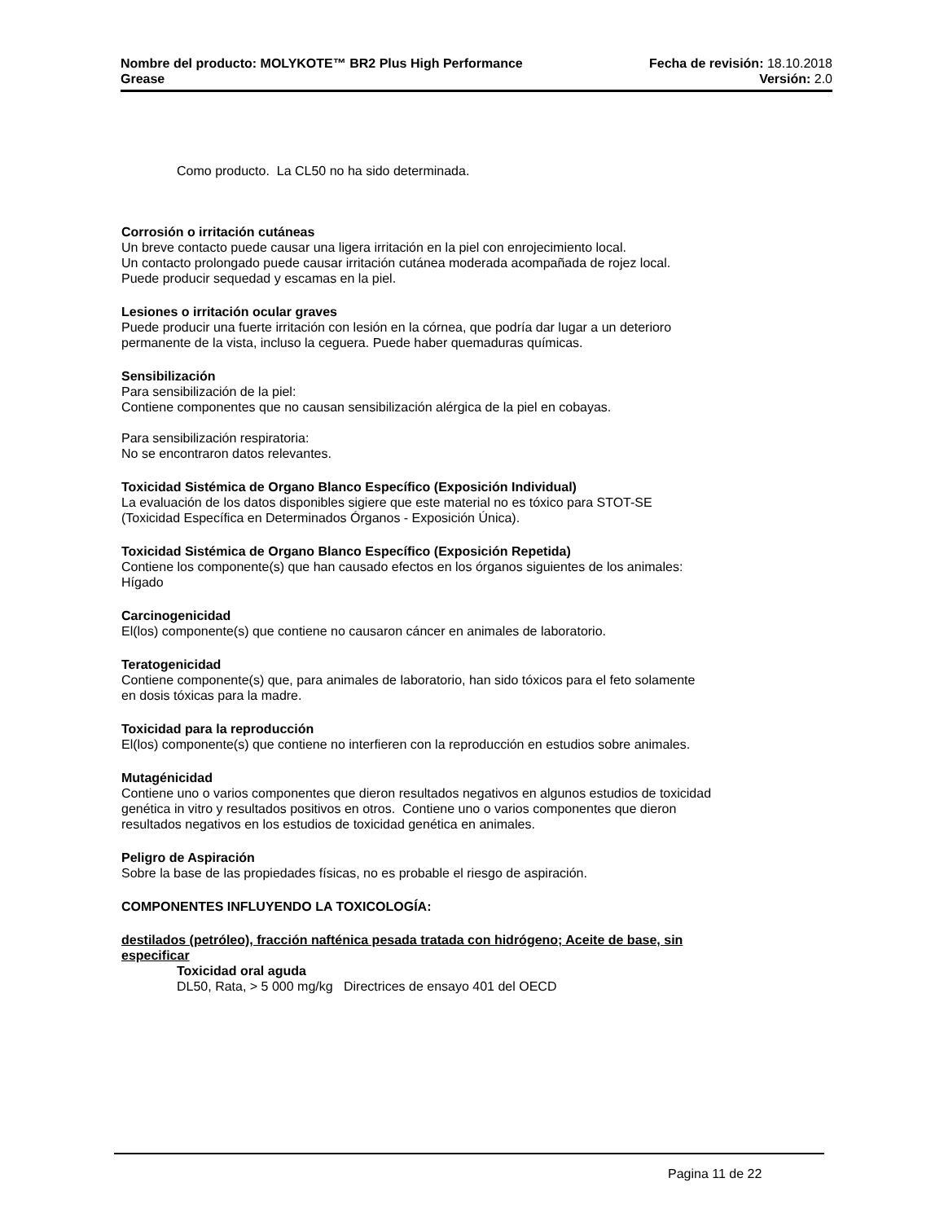Nombre del producto: MOLYKOTE™ BR2 Plus High Performance Fecha de revisión: 18.10.2018
Grease Versión: 2.0
Como producto. La CL50 no ha sido determinada.
Corrosión o irritación cutáneas
Un breve contacto puede causar una ligera irritación en la piel con enrojecimiento local.
Un contacto prolongado puede causar irritación cutánea moderada acompañada de rojez local.
Puede producir sequedad y escamas en la piel.
Lesiones o irritación ocular graves
Puede producir una fuerte irritación con lesión en la córnea, que podría dar lugar a un deterioro
permanente de la vista, incluso la ceguera. Puede haber quemaduras químicas.
Sensibilización
Para sensibilización de la piel:
Contiene componentes que no causan sensibilización alérgica de la piel en cobayas.
Para sensibilización respiratoria:
No se encontraron datos relevantes.
Toxicidad Sistémica de Organo Blanco Específico (Exposición Individual)
La evaluación de los datos disponibles sigiere que este material no es tóxico para STOT-SE
(Toxicidad Específica en Determinados Órganos - Exposición Única).
Toxicidad Sistémica de Organo Blanco Específico (Exposición Repetida)
Contiene los componente(s) que han causado efectos en los órganos siguientes de los animales:
Hígado
Carcinogenicidad
El(los) componente(s) que contiene no causaron cáncer en animales de laboratorio.
Teratogenicidad
Contiene componente(s) que, para animales de laboratorio, han sido tóxicos para el feto solamente
en dosis tóxicas para la madre.
Toxicidad para la reproducción
El(los) componente(s) que contiene no interfieren con la reproducción en estudios sobre animales.
Mutagénicidad
Contiene uno o varios componentes que dieron resultados negativos en algunos estudios de toxicidad
genética in vitro y resultados positivos en otros. Contiene uno o varios componentes que dieron
resultados negativos en los estudios de toxicidad genética en animales.
Peligro de Aspiración
Sobre la base de las propiedades físicas, no es probable el riesgo de aspiración.
COMPONENTES INFLUYENDO LA TOXICOLOGÍA:
destilados (petróleo), fracción nafténica pesada tratada con hidrógeno; Aceite de base, sin
especificar
Toxicidad oral aguda
DL50, Rata, > 5 000 mg/kg Directrices de ensayo 401 del OECD
Pagina 11 de 22